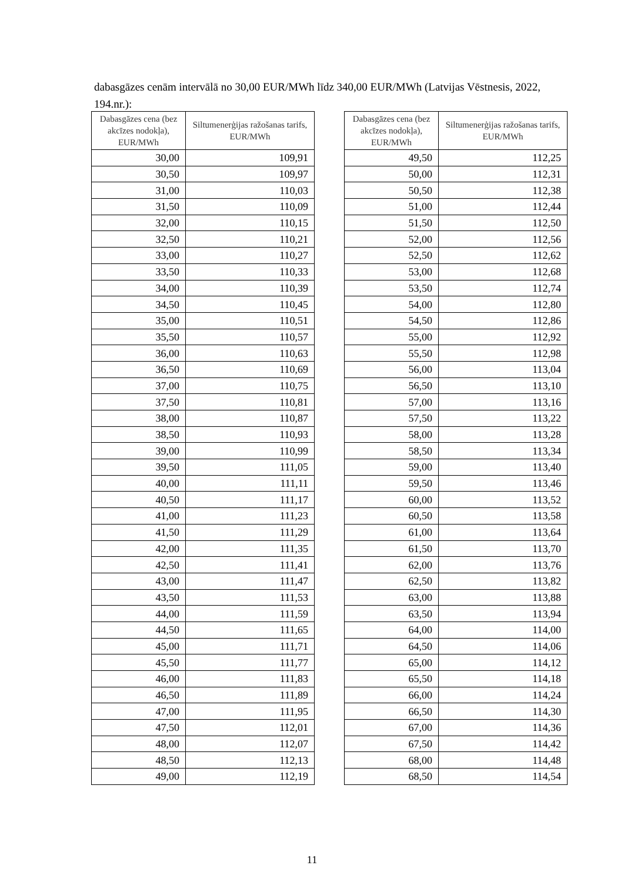dabasgāzes cenām intervālā no 30,00 EUR/MWh līdz 340,00 EUR/MWh (Latvijas Vēstnesis, 2022, 194.nr.):
| Dabasgāzes cena (bez akcīzes nodokļa), EUR/MWh | Siltumenerģijas ražošanas tarifs, EUR/MWh |
| --- | --- |
| 30,00 | 109,91 |
| 30,50 | 109,97 |
| 31,00 | 110,03 |
| 31,50 | 110,09 |
| 32,00 | 110,15 |
| 32,50 | 110,21 |
| 33,00 | 110,27 |
| 33,50 | 110,33 |
| 34,00 | 110,39 |
| 34,50 | 110,45 |
| 35,00 | 110,51 |
| 35,50 | 110,57 |
| 36,00 | 110,63 |
| 36,50 | 110,69 |
| 37,00 | 110,75 |
| 37,50 | 110,81 |
| 38,00 | 110,87 |
| 38,50 | 110,93 |
| 39,00 | 110,99 |
| 39,50 | 111,05 |
| 40,00 | 111,11 |
| 40,50 | 111,17 |
| 41,00 | 111,23 |
| 41,50 | 111,29 |
| 42,00 | 111,35 |
| 42,50 | 111,41 |
| 43,00 | 111,47 |
| 43,50 | 111,53 |
| 44,00 | 111,59 |
| 44,50 | 111,65 |
| 45,00 | 111,71 |
| 45,50 | 111,77 |
| 46,00 | 111,83 |
| 46,50 | 111,89 |
| 47,00 | 111,95 |
| 47,50 | 112,01 |
| 48,00 | 112,07 |
| 48,50 | 112,13 |
| 49,00 | 112,19 |
| Dabasgāzes cena (bez akcīzes nodokļa), EUR/MWh | Siltumenerģijas ražošanas tarifs, EUR/MWh |
| --- | --- |
| 49,50 | 112,25 |
| 50,00 | 112,31 |
| 50,50 | 112,38 |
| 51,00 | 112,44 |
| 51,50 | 112,50 |
| 52,00 | 112,56 |
| 52,50 | 112,62 |
| 53,00 | 112,68 |
| 53,50 | 112,74 |
| 54,00 | 112,80 |
| 54,50 | 112,86 |
| 55,00 | 112,92 |
| 55,50 | 112,98 |
| 56,00 | 113,04 |
| 56,50 | 113,10 |
| 57,00 | 113,16 |
| 57,50 | 113,22 |
| 58,00 | 113,28 |
| 58,50 | 113,34 |
| 59,00 | 113,40 |
| 59,50 | 113,46 |
| 60,00 | 113,52 |
| 60,50 | 113,58 |
| 61,00 | 113,64 |
| 61,50 | 113,70 |
| 62,00 | 113,76 |
| 62,50 | 113,82 |
| 63,00 | 113,88 |
| 63,50 | 113,94 |
| 64,00 | 114,00 |
| 64,50 | 114,06 |
| 65,00 | 114,12 |
| 65,50 | 114,18 |
| 66,00 | 114,24 |
| 66,50 | 114,30 |
| 67,00 | 114,36 |
| 67,50 | 114,42 |
| 68,00 | 114,48 |
| 68,50 | 114,54 |
11